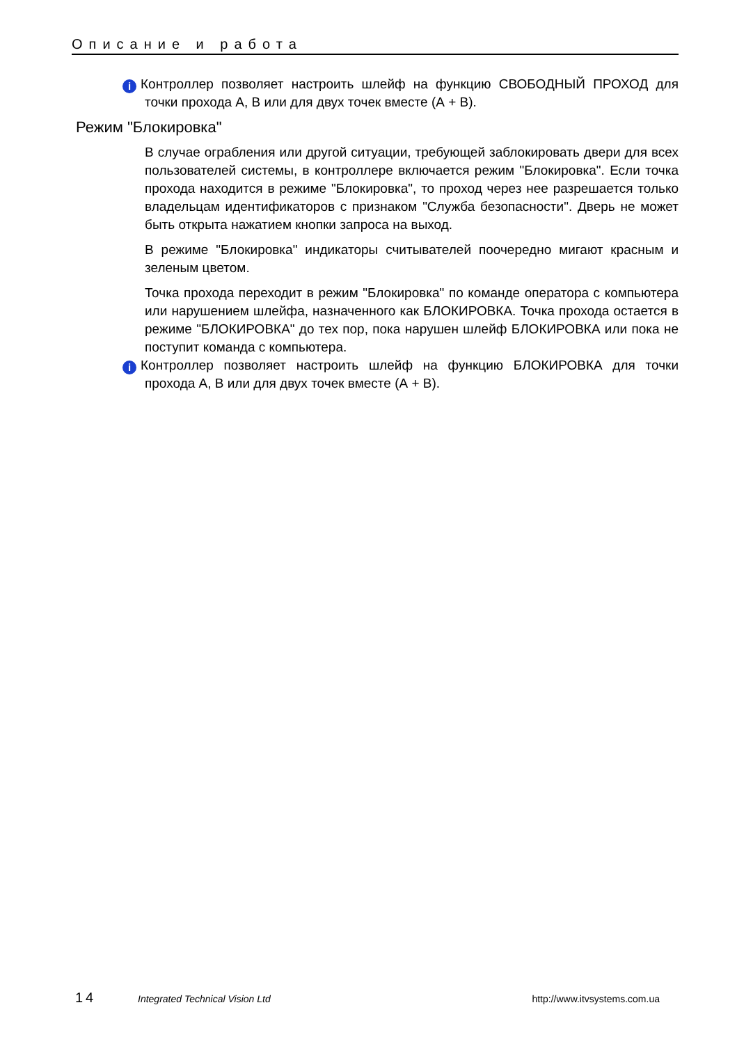Описание и работа
i Контроллер позволяет настроить шлейф на функцию СВОБОДНЫЙ ПРОХОД для точки прохода А, В или для двух точек вместе (А + В).
Режим "Блокировка"
В случае ограбления или другой ситуации, требующей заблокировать двери для всех пользователей системы, в контроллере включается режим "Блокировка". Если точка прохода находится в режиме "Блокировка", то проход через нее разрешается только владельцам идентификаторов с признаком "Служба безопасности". Дверь не может быть открыта нажатием кнопки запроса на выход.
В режиме "Блокировка" индикаторы считывателей поочередно мигают красным и зеленым цветом.
Точка прохода переходит в режим "Блокировка" по команде оператора с компьютера или нарушением шлейфа, назначенного как БЛОКИРОВКА. Точка прохода остается в режиме "БЛОКИРОВКА" до тех пор, пока нарушен шлейф БЛОКИРОВКА или пока не поступит команда с компьютера.
i Контроллер позволяет настроить шлейф на функцию БЛОКИРОВКА для точки прохода А, В или для двух точек вместе (А + В).
14 Integrated Technical Vision Ltd http://www.itvsystems.com.ua